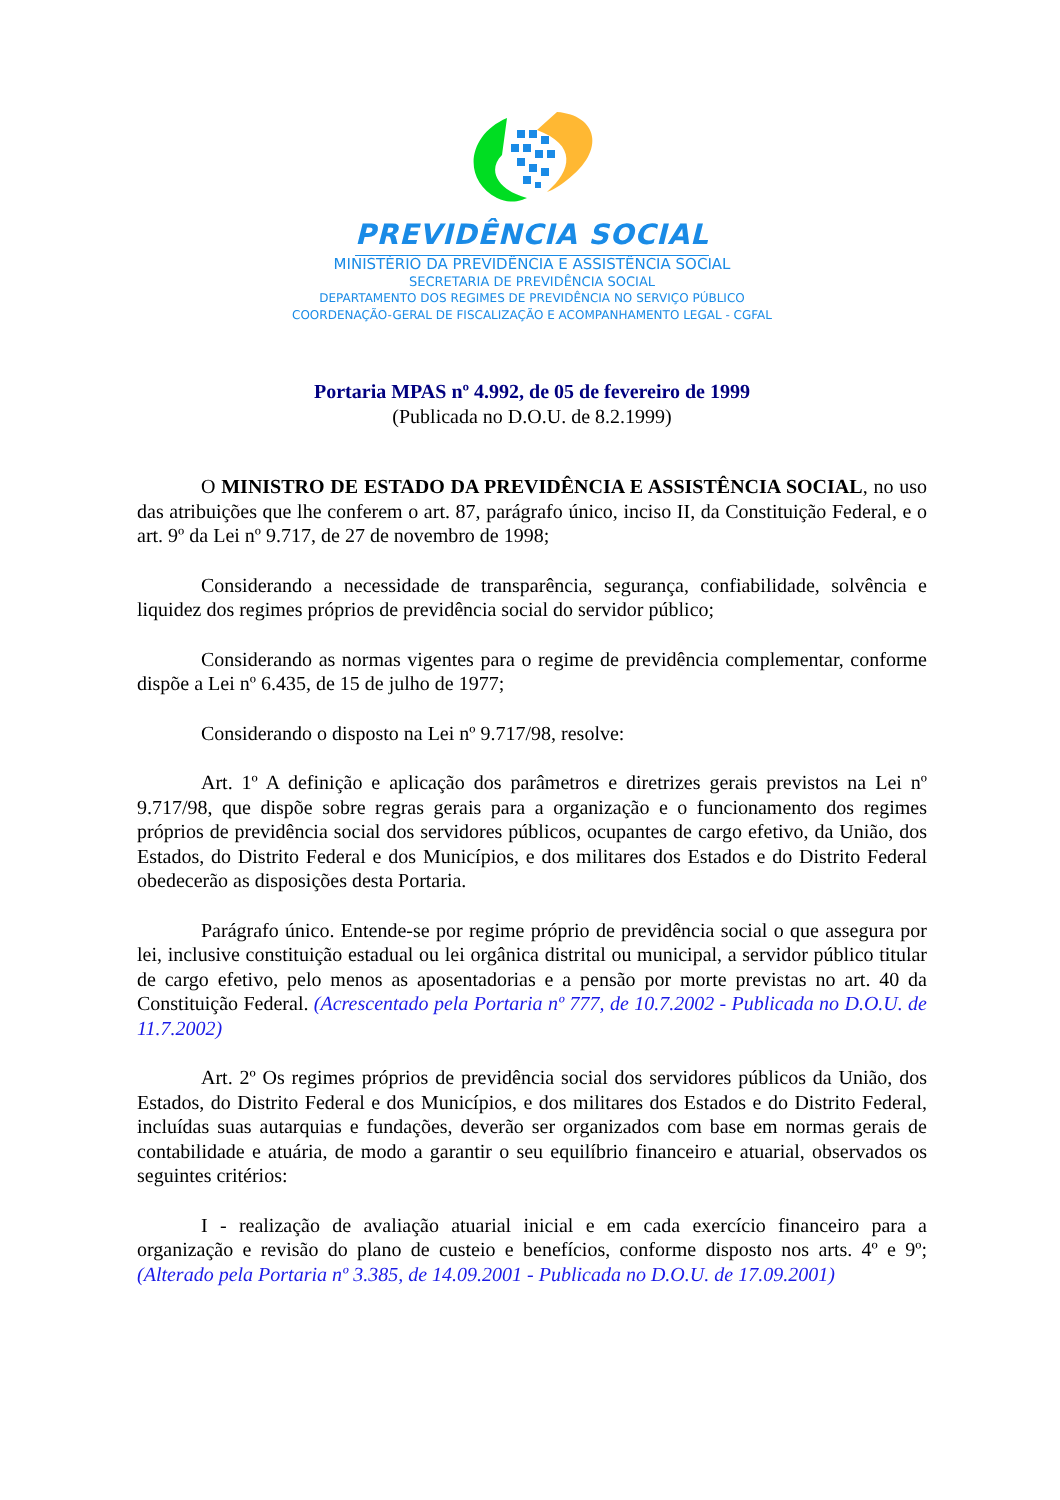PREVIDÊNCIA SOCIAL
MINISTÉRIO DA PREVIDÊNCIA E ASSISTÊNCIA SOCIAL
SECRETARIA DE PREVIDÊNCIA SOCIAL
DEPARTAMENTO DOS REGIMES DE PREVIDÊNCIA NO SERVIÇO PÚBLICO
COORDENAÇÃO-GERAL DE FISCALIZAÇÃO E ACOMPANHAMENTO LEGAL - CGFAL
Portaria MPAS nº 4.992, de 05 de fevereiro de 1999
(Publicada no D.O.U. de 8.2.1999)
O MINISTRO DE ESTADO DA PREVIDÊNCIA E ASSISTÊNCIA SOCIAL, no uso das atribuições que lhe conferem o art. 87, parágrafo único, inciso II, da Constituição Federal, e o art. 9º da Lei nº 9.717, de 27 de novembro de 1998;
Considerando a necessidade de transparência, segurança, confiabilidade, solvência e liquidez dos regimes próprios de previdência social do servidor público;
Considerando as normas vigentes para o regime de previdência complementar, conforme dispõe a Lei nº 6.435, de 15 de julho de 1977;
Considerando o disposto na Lei nº 9.717/98, resolve:
Art. 1º A definição e aplicação dos parâmetros e diretrizes gerais previstos na Lei nº 9.717/98, que dispõe sobre regras gerais para a organização e o funcionamento dos regimes próprios de previdência social dos servidores públicos, ocupantes de cargo efetivo, da União, dos Estados, do Distrito Federal e dos Municípios, e dos militares dos Estados e do Distrito Federal obedecerão as disposições desta Portaria.
Parágrafo único. Entende-se por regime próprio de previdência social o que assegura por lei, inclusive constituição estadual ou lei orgânica distrital ou municipal, a servidor público titular de cargo efetivo, pelo menos as aposentadorias e a pensão por morte previstas no art. 40 da Constituição Federal. (Acrescentado pela Portaria nº 777, de 10.7.2002 - Publicada no D.O.U. de 11.7.2002)
Art. 2º Os regimes próprios de previdência social dos servidores públicos da União, dos Estados, do Distrito Federal e dos Municípios, e dos militares dos Estados e do Distrito Federal, incluídas suas autarquias e fundações, deverão ser organizados com base em normas gerais de contabilidade e atuária, de modo a garantir o seu equilíbrio financeiro e atuarial, observados os seguintes critérios:
I - realização de avaliação atuarial inicial e em cada exercício financeiro para a organização e revisão do plano de custeio e benefícios, conforme disposto nos arts. 4º e 9º; (Alterado pela Portaria nº 3.385, de 14.09.2001 - Publicada no D.O.U. de 17.09.2001)